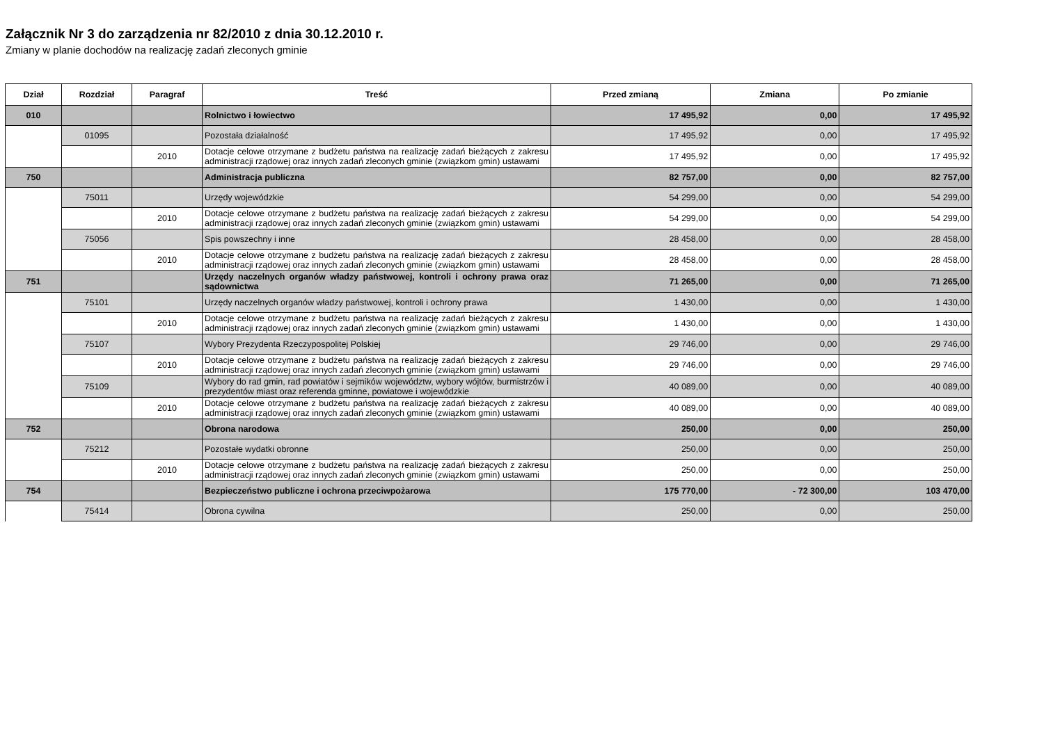Załącznik Nr 3 do zarządzenia nr 82/2010 z dnia 30.12.2010 r.
Zmiany w planie dochodów na realizację zadań zleconych gminie
| Dział | Rozdział | Paragraf | Treść | Przed zmianą | Zmiana | Po zmianie |
| --- | --- | --- | --- | --- | --- | --- |
| 010 | | | Rolnictwo i łowiectwo | 17 495,92 | 0,00 | 17 495,92 |
| | 01095 | | Pozostała działalność | 17 495,92 | 0,00 | 17 495,92 |
| | | 2010 | Dotacje celowe otrzymane z budżetu państwa na realizację zadań bieżących z zakresu administracji rządowej oraz innych zadań zleconych gminie (związkom gmin) ustawami | 17 495,92 | 0,00 | 17 495,92 |
| 750 | | | Administracja publiczna | 82 757,00 | 0,00 | 82 757,00 |
| | 75011 | | Urzędy wojewódzkie | 54 299,00 | 0,00 | 54 299,00 |
| | | 2010 | Dotacje celowe otrzymane z budżetu państwa na realizację zadań bieżących z zakresu administracji rządowej oraz innych zadań zleconych gminie (związkom gmin) ustawami | 54 299,00 | 0,00 | 54 299,00 |
| | 75056 | | Spis powszechny i inne | 28 458,00 | 0,00 | 28 458,00 |
| | | 2010 | Dotacje celowe otrzymane z budżetu państwa na realizację zadań bieżących z zakresu administracji rządowej oraz innych zadań zleconych gminie (związkom gmin) ustawami | 28 458,00 | 0,00 | 28 458,00 |
| 751 | | | Urzędy naczelnych organów władzy państwowej, kontroli i ochrony prawa oraz sądownictwa | 71 265,00 | 0,00 | 71 265,00 |
| | 75101 | | Urzędy naczelnych organów władzy państwowej, kontroli i ochrony prawa | 1 430,00 | 0,00 | 1 430,00 |
| | | 2010 | Dotacje celowe otrzymane z budżetu państwa na realizację zadań bieżących z zakresu administracji rządowej oraz innych zadań zleconych gminie (związkom gmin) ustawami | 1 430,00 | 0,00 | 1 430,00 |
| | 75107 | | Wybory Prezydenta Rzeczypospolitej Polskiej | 29 746,00 | 0,00 | 29 746,00 |
| | | 2010 | Dotacje celowe otrzymane z budżetu państwa na realizację zadań bieżących z zakresu administracji rządowej oraz innych zadań zleconych gminie (związkom gmin) ustawami | 29 746,00 | 0,00 | 29 746,00 |
| | 75109 | | Wybory do rad gmin, rad powiatów i sejmików województw, wybory wójtów, burmistrzów i prezydentów miast oraz referenda gminne, powiatowe i wojewódzkie | 40 089,00 | 0,00 | 40 089,00 |
| | | 2010 | Dotacje celowe otrzymane z budżetu państwa na realizację zadań bieżących z zakresu administracji rządowej oraz innych zadań zleconych gminie (związkom gmin) ustawami | 40 089,00 | 0,00 | 40 089,00 |
| 752 | | | Obrona narodowa | 250,00 | 0,00 | 250,00 |
| | 75212 | | Pozostałe wydatki obronne | 250,00 | 0,00 | 250,00 |
| | | 2010 | Dotacje celowe otrzymane z budżetu państwa na realizację zadań bieżących z zakresu administracji rządowej oraz innych zadań zleconych gminie (związkom gmin) ustawami | 250,00 | 0,00 | 250,00 |
| 754 | | | Bezpieczeństwo publiczne i ochrona przeciwpożarowa | 175 770,00 | - 72 300,00 | 103 470,00 |
| | 75414 | | Obrona cywilna | 250,00 | 0,00 | 250,00 |